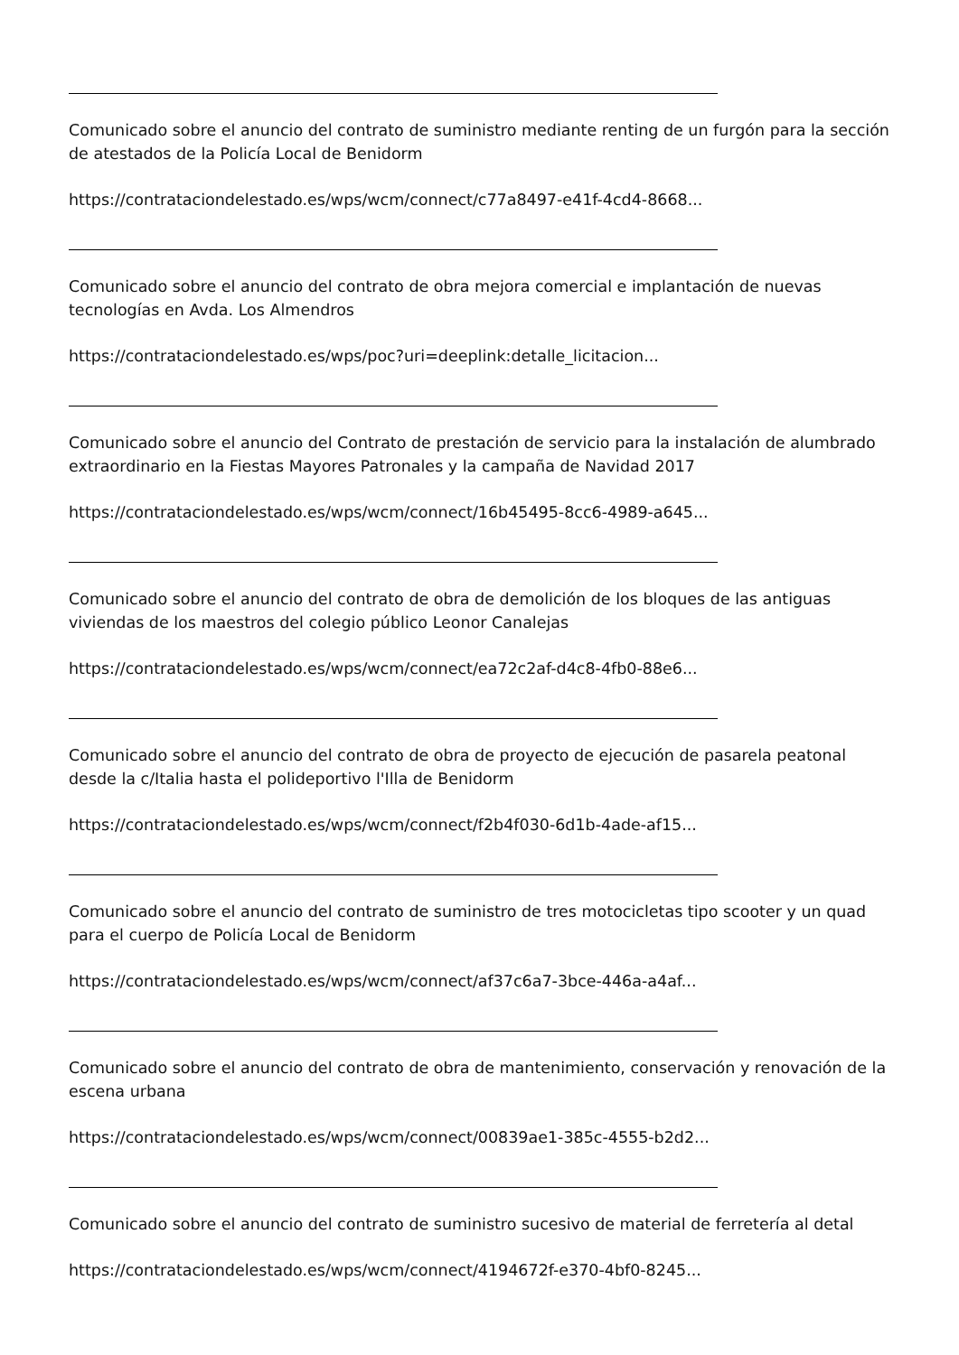Comunicado sobre el anuncio del contrato de suministro mediante renting de un furgón para la sección de atestados de la Policía Local de Benidorm
https://contrataciondelestado.es/wps/wcm/connect/c77a8497-e41f-4cd4-8668...
Comunicado sobre el anuncio del contrato de obra mejora comercial e implantación de nuevas tecnologías en Avda. Los Almendros
https://contrataciondelestado.es/wps/poc?uri=deeplink:detalle_licitacion...
Comunicado sobre el anuncio del Contrato de prestación de servicio para la instalación de alumbrado extraordinario en la Fiestas Mayores Patronales y la campaña de Navidad 2017
https://contrataciondelestado.es/wps/wcm/connect/16b45495-8cc6-4989-a645...
Comunicado sobre el anuncio del contrato de obra de demolición de los bloques de las antiguas viviendas de los maestros del colegio público Leonor Canalejas
https://contrataciondelestado.es/wps/wcm/connect/ea72c2af-d4c8-4fb0-88e6...
Comunicado sobre el anuncio del contrato de obra de proyecto de ejecución de pasarela peatonal desde la c/Italia hasta el polideportivo l'Illa de Benidorm
https://contrataciondelestado.es/wps/wcm/connect/f2b4f030-6d1b-4ade-af15...
Comunicado sobre el anuncio del contrato de suministro de tres motocicletas tipo scooter y un quad para el cuerpo de Policía Local de Benidorm
https://contrataciondelestado.es/wps/wcm/connect/af37c6a7-3bce-446a-a4af...
Comunicado sobre el anuncio del contrato de obra de mantenimiento, conservación y renovación de la escena urbana
https://contrataciondelestado.es/wps/wcm/connect/00839ae1-385c-4555-b2d2...
Comunicado sobre el anuncio del contrato de suministro sucesivo de material de ferretería al detal
https://contrataciondelestado.es/wps/wcm/connect/4194672f-e370-4bf0-8245...